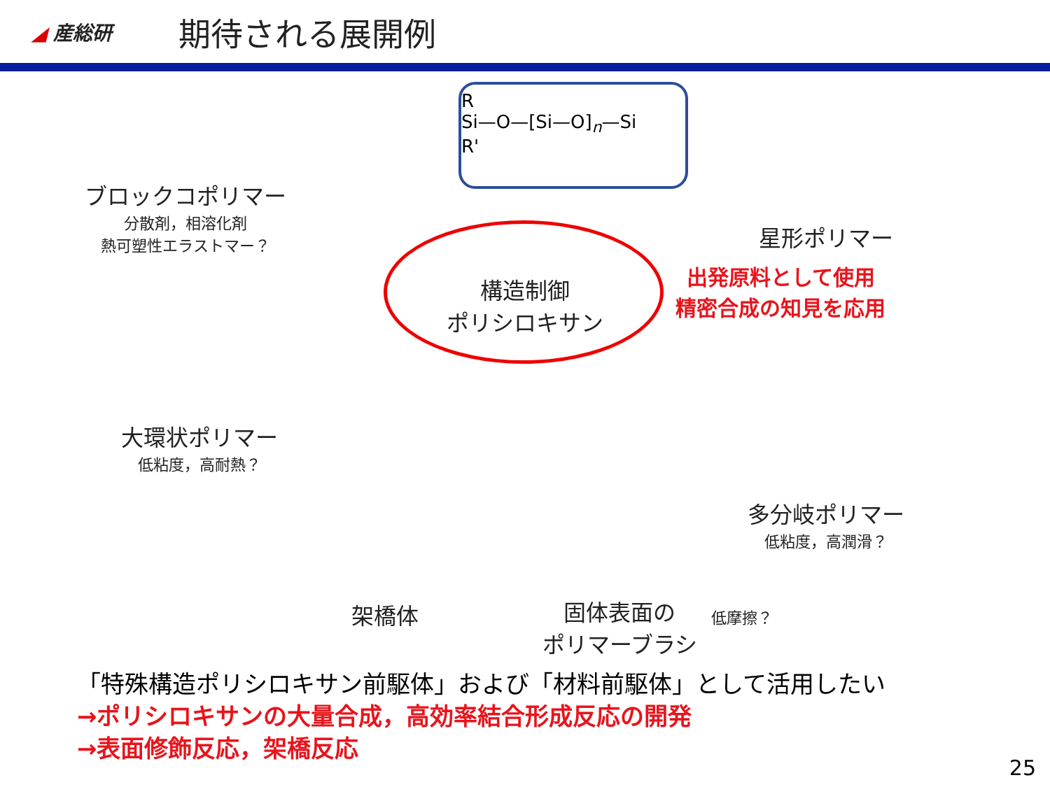◢ 産総研
期待される展開例
R
Si—O—[Si—O]<sub>n</sub>—Si
R'
構造制御
ポリシロキサン
ブロックコポリマー
分散剤，相溶化剤
熱可塑性エラストマー？
大環状ポリマー
低粘度，高耐熱？
架橋体
固体表面の
ポリマーブラシ
低摩擦？
星形ポリマー
出発原料として使用
精密合成の知見を応用
多分岐ポリマー
低粘度，高潤滑？
「特殊構造ポリシロキサン前駆体」および「材料前駆体」として活用したい
→ポリシロキサンの大量合成，高効率結合形成反応の開発
→表面修飾反応，架橋反応
25